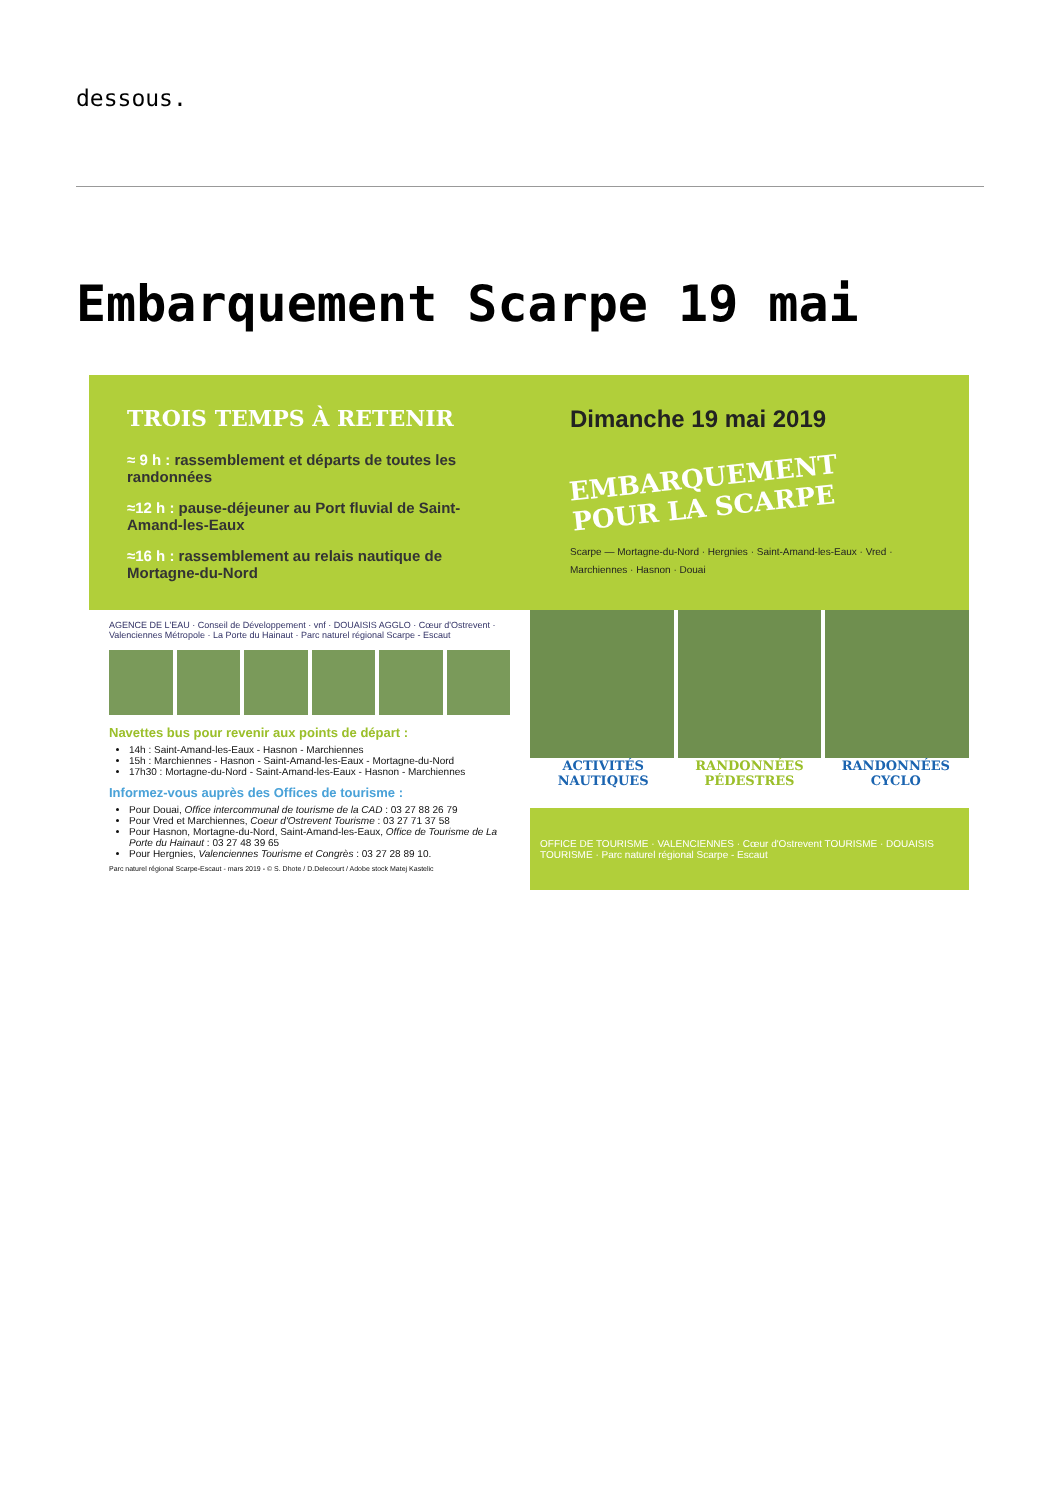dessous.
Embarquement Scarpe 19 mai
TROIS TEMPS À RETENIR
≈ 9 h : rassemblement et départs de toutes les randonnées
≈12 h : pause-déjeuner au Port fluvial de Saint-Amand-les-Eaux
≈16 h : rassemblement au relais nautique de Mortagne-du-Nord
Dimanche 19 mai 2019
EMBARQUEMENT POUR LA SCARPE
Scarpe — Mortagne-du-Nord · Hergnies · Saint-Amand-les-Eaux · Vred · Marchiennes · Hasnon · Douai
AGENCE DE L'EAU · Conseil de Développement · vnf · DOUAISIS AGGLO · Cœur d'Ostrevent · Valenciennes Métropole · La Porte du Hainaut · Parc naturel régional Scarpe - Escaut
Navettes bus pour revenir aux points de départ :
14h : Saint-Amand-les-Eaux - Hasnon - Marchiennes
15h : Marchiennes - Hasnon - Saint-Amand-les-Eaux - Mortagne-du-Nord
17h30 : Mortagne-du-Nord - Saint-Amand-les-Eaux - Hasnon - Marchiennes
Informez-vous auprès des Offices de tourisme :
Pour Douai, Office intercommunal de tourisme de la CAD : 03 27 88 26 79
Pour Vred et Marchiennes, Coeur d'Ostrevent Tourisme : 03 27 71 37 58
Pour Hasnon, Mortagne-du-Nord, Saint-Amand-les-Eaux, Office de Tourisme de La Porte du Hainaut : 03 27 48 39 65
Pour Hergnies, Valenciennes Tourisme et Congrès : 03 27 28 89 10.
Parc naturel régional Scarpe-Escaut - mars 2019 - © S. Dhote / D.Delecourt / Adobe stock Matej Kastelic
ACTIVITÉS NAUTIQUES RANDONNÉES PÉDESTRES RANDONNÉES CYCLO
OFFICE DE TOURISME · VALENCIENNES · Cœur d'Ostrevent TOURISME · DOUAISIS TOURISME · Parc naturel régional Scarpe - Escaut